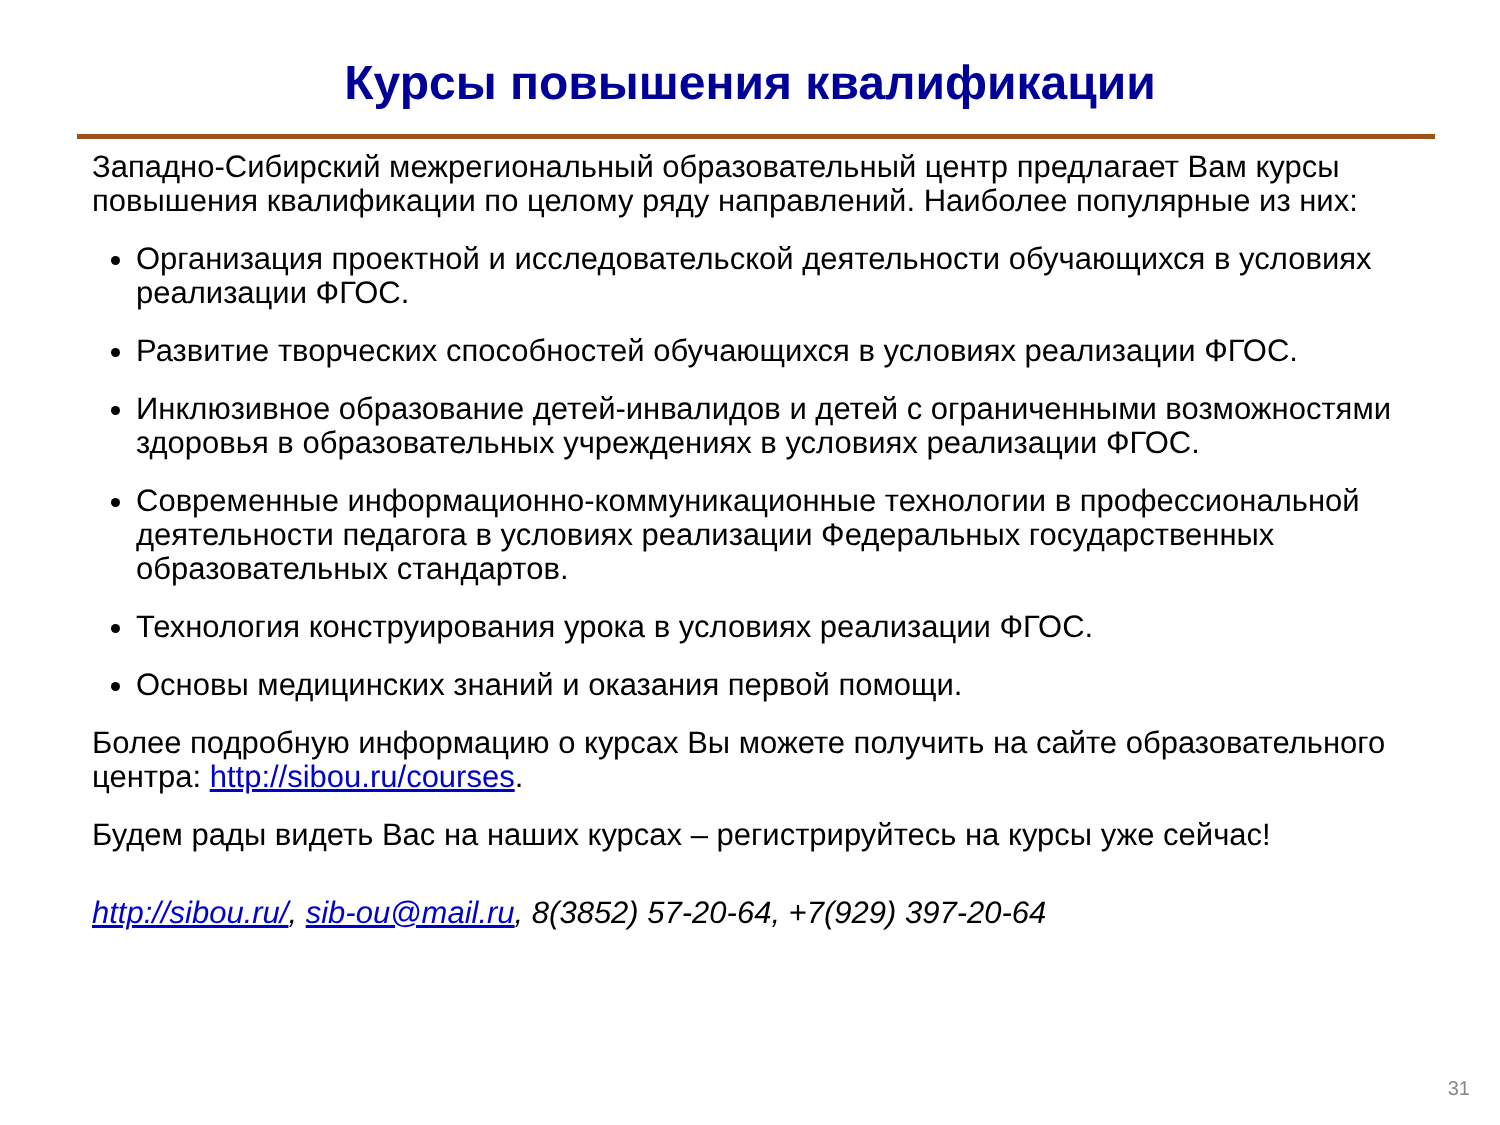Курсы повышения квалификации
Западно-Сибирский межрегиональный образовательный центр предлагает Вам курсы повышения квалификации по целому ряду направлений. Наиболее популярные из них:
Организация проектной и исследовательской деятельности обучающихся в условиях реализации ФГОС.
Развитие творческих способностей обучающихся в условиях реализации ФГОС.
Инклюзивное образование детей-инвалидов и детей с ограниченными возможностями здоровья в образовательных учреждениях в условиях реализации ФГОС.
Современные информационно-коммуникационные технологии в профессиональной деятельности педагога в условиях реализации Федеральных государственных образовательных стандартов.
Технология конструирования урока в условиях реализации ФГОС.
Основы медицинских знаний и оказания первой помощи.
Более подробную информацию о курсах Вы можете получить на сайте образовательного центра: http://sibou.ru/courses.
Будем рады видеть Вас на наших курсах – регистрируйтесь на курсы уже сейчас!
http://sibou.ru/, sib-ou@mail.ru, 8(3852) 57-20-64, +7(929) 397-20-64
31